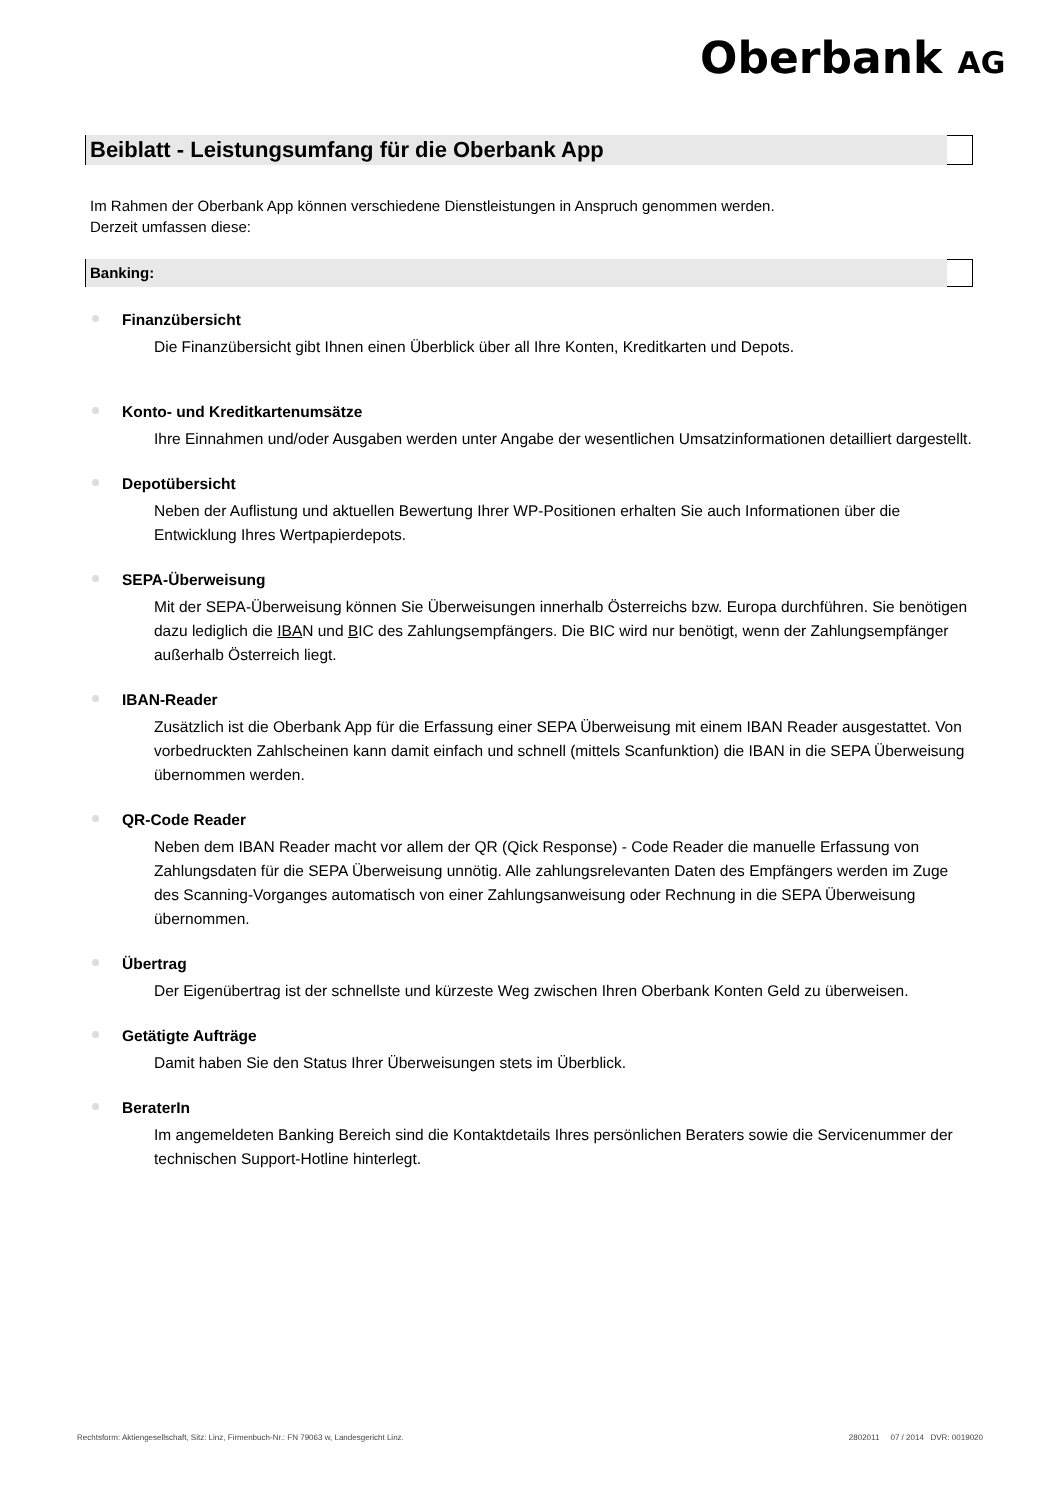Oberbank AG
Beiblatt - Leistungsumfang für die Oberbank App
Im Rahmen der Oberbank App können verschiedene Dienstleistungen in Anspruch genommen werden.
Derzeit umfassen diese:
Banking:
Finanzübersicht
Die Finanzübersicht gibt Ihnen einen Überblick über all Ihre Konten, Kreditkarten und Depots.
Konto- und Kreditkartenumsätze
Ihre Einnahmen und/oder Ausgaben werden unter Angabe der wesentlichen Umsatzinformationen detailliert dargestellt.
Depotübersicht
Neben der Auflistung und aktuellen Bewertung Ihrer WP-Positionen erhalten Sie auch Informationen über die Entwicklung Ihres Wertpapierdepots.
SEPA-Überweisung
Mit der SEPA-Überweisung können Sie Überweisungen innerhalb Österreichs bzw. Europa durchführen. Sie benötigen dazu lediglich die IBAN und BIC des Zahlungsempfängers. Die BIC wird nur benötigt, wenn der Zahlungsempfänger außerhalb Österreich liegt.
IBAN-Reader
Zusätzlich ist die Oberbank App für die Erfassung einer SEPA Überweisung mit einem IBAN Reader ausgestattet. Von vorbedruckten Zahlscheinen kann damit einfach und schnell (mittels Scanfunktion) die IBAN in die SEPA Überweisung übernommen werden.
QR-Code Reader
Neben dem IBAN Reader macht vor allem der QR (Qick Response) - Code Reader die manuelle Erfassung von Zahlungsdaten für die SEPA Überweisung unnötig. Alle zahlungsrelevanten Daten des Empfängers werden im Zuge des Scanning-Vorganges automatisch von einer Zahlungsanweisung oder Rechnung in die SEPA Überweisung übernommen.
Übertrag
Der Eigenübertrag ist der schnellste und kürzeste Weg zwischen Ihren Oberbank Konten Geld zu überweisen.
Getätigte Aufträge
Damit haben Sie den Status Ihrer Überweisungen stets im Überblick.
BeraterIn
Im angemeldeten Banking Bereich sind die Kontaktdetails Ihres persönlichen Beraters sowie die Servicenummer der technischen Support-Hotline hinterlegt.
Rechtsform: Aktiengesellschaft, Sitz: Linz, Firmenbuch-Nr.: FN 79063 w, Landesgericht Linz. 2802011 07 / 2014 DVR: 0019020